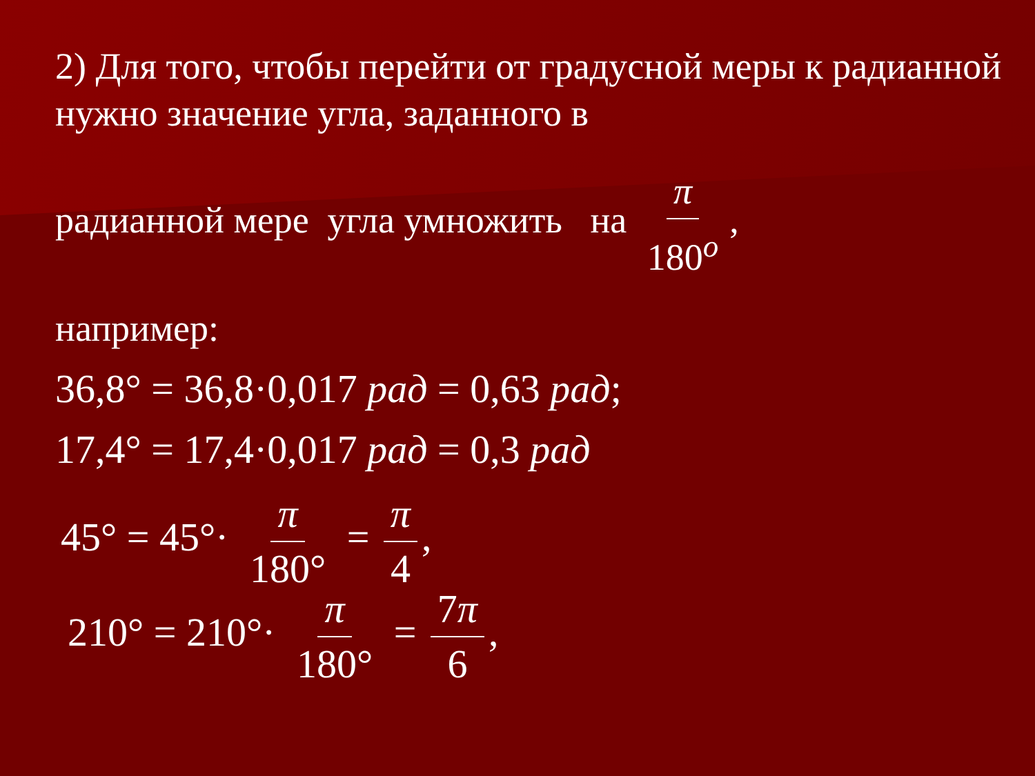2) Для того, чтобы перейти от градусной меры к радианной нужно значение угла, заданного в
радианной мере угла умножить на π 180<sup>o</sup>,
например:
36,8° = 36,8·0,017 рад = 0,63 рад;
17,4° = 17,4·0,017 рад = 0,3 рад
45° = 45°· π 180° = π 4,
210° = 210°· π 180° = 7π 6,